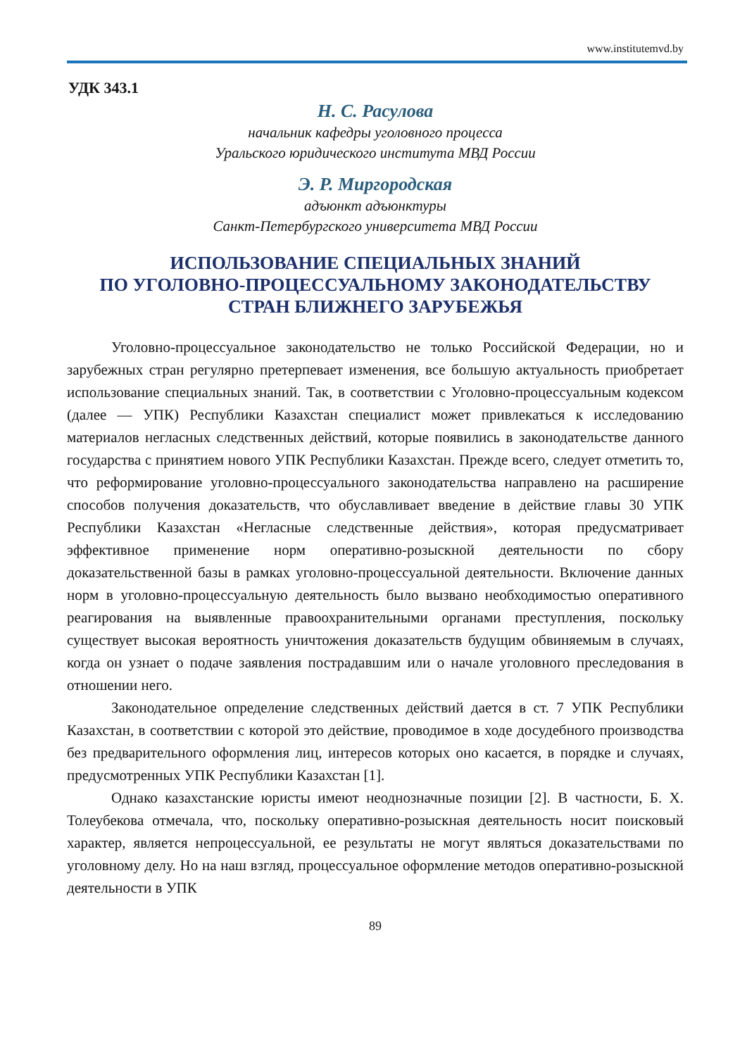www.institutemvd.by
УДК 343.1
Н. С. Расулова
начальник кафедры уголовного процесса
Уральского юридического института МВД России
Э. Р. Миргородская
адъюнкт адъюнктуры
Санкт-Петербургского университета МВД России
ИСПОЛЬЗОВАНИЕ СПЕЦИАЛЬНЫХ ЗНАНИЙ
ПО УГОЛОВНО-ПРОЦЕССУАЛЬНОМУ ЗАКОНОДАТЕЛЬСТВУ
СТРАН БЛИЖНЕГО ЗАРУБЕЖЬЯ
Уголовно-процессуальное законодательство не только Российской Федерации, но и зарубежных стран регулярно претерпевает изменения, все большую актуальность приобретает использование специальных знаний. Так, в соответствии с Уголовно-процессуальным кодексом (далее — УПК) Республики Казахстан специалист может привлекаться к исследованию материалов негласных следственных действий, которые появились в законодательстве данного государства с принятием нового УПК Республики Казахстан. Прежде всего, следует отметить то, что реформирование уголовно-процессуального законодательства направлено на расширение способов получения доказательств, что обуславливает введение в действие главы 30 УПК Республики Казахстан «Негласные следственные действия», которая предусматривает эффективное применение норм оперативно-розыскной деятельности по сбору доказательственной базы в рамках уголовно-процессуальной деятельности. Включение данных норм в уголовно-процессуальную деятельность было вызвано необходимостью оперативного реагирования на выявленные правоохранительными органами преступления, поскольку существует высокая вероятность уничтожения доказательств будущим обвиняемым в случаях, когда он узнает о подаче заявления пострадавшим или о начале уголовного преследования в отношении него.
Законодательное определение следственных действий дается в ст. 7 УПК Республики Казахстан, в соответствии с которой это действие, проводимое в ходе досудебного производства без предварительного оформления лиц, интересов которых оно касается, в порядке и случаях, предусмотренных УПК Республики Казахстан [1].
Однако казахстанские юристы имеют неоднозначные позиции [2]. В частности, Б. Х. Толеубекова отмечала, что, поскольку оперативно-розыскная деятельность носит поисковый характер, является непроцессуальной, ее результаты не могут являться доказательствами по уголовному делу. Но на наш взгляд, процессуальное оформление методов оперативно-розыскной деятельности в УПК
89